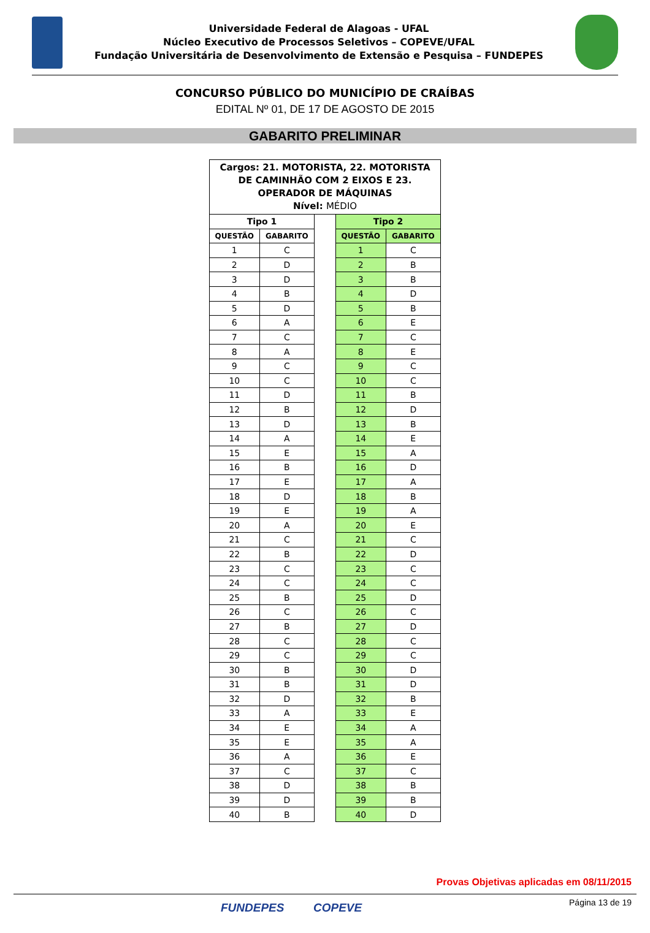Universidade Federal de Alagoas - UFAL
Núcleo Executivo de Processos Seletivos – COPEVE/UFAL
Fundação Universitária de Desenvolvimento de Extensão e Pesquisa – FUNDEPES
CONCURSO PÚBLICO DO MUNICÍPIO DE CRAÍBAS
EDITAL Nº 01, DE 17 DE AGOSTO DE 2015
GABARITO PRELIMINAR
| Cargos: 21. MOTORISTA, 22. MOTORISTA DE CAMINHÃO COM 2 EIXOS E 23. OPERADOR DE MÁQUINAS Nível: MÉDIO | | | | |
| Tipo 1 | | | Tipo 2 | |
| QUESTÃO | GABARITO | | QUESTÃO | GABARITO |
| 1 | C | | 1 | C |
| 2 | D | | 2 | B |
| 3 | D | | 3 | B |
| 4 | B | | 4 | D |
| 5 | D | | 5 | B |
| 6 | A | | 6 | E |
| 7 | C | | 7 | C |
| 8 | A | | 8 | E |
| 9 | C | | 9 | C |
| 10 | C | | 10 | C |
| 11 | D | | 11 | B |
| 12 | B | | 12 | D |
| 13 | D | | 13 | B |
| 14 | A | | 14 | E |
| 15 | E | | 15 | A |
| 16 | B | | 16 | D |
| 17 | E | | 17 | A |
| 18 | D | | 18 | B |
| 19 | E | | 19 | A |
| 20 | A | | 20 | E |
| 21 | C | | 21 | C |
| 22 | B | | 22 | D |
| 23 | C | | 23 | C |
| 24 | C | | 24 | C |
| 25 | B | | 25 | D |
| 26 | C | | 26 | C |
| 27 | B | | 27 | D |
| 28 | C | | 28 | C |
| 29 | C | | 29 | C |
| 30 | B | | 30 | D |
| 31 | B | | 31 | D |
| 32 | D | | 32 | B |
| 33 | A | | 33 | E |
| 34 | E | | 34 | A |
| 35 | E | | 35 | A |
| 36 | A | | 36 | E |
| 37 | C | | 37 | C |
| 38 | D | | 38 | B |
| 39 | D | | 39 | B |
| 40 | B | | 40 | D |
Provas Objetivas aplicadas em 08/11/2015
FUNDEPES COPEVE Página 13 de 19